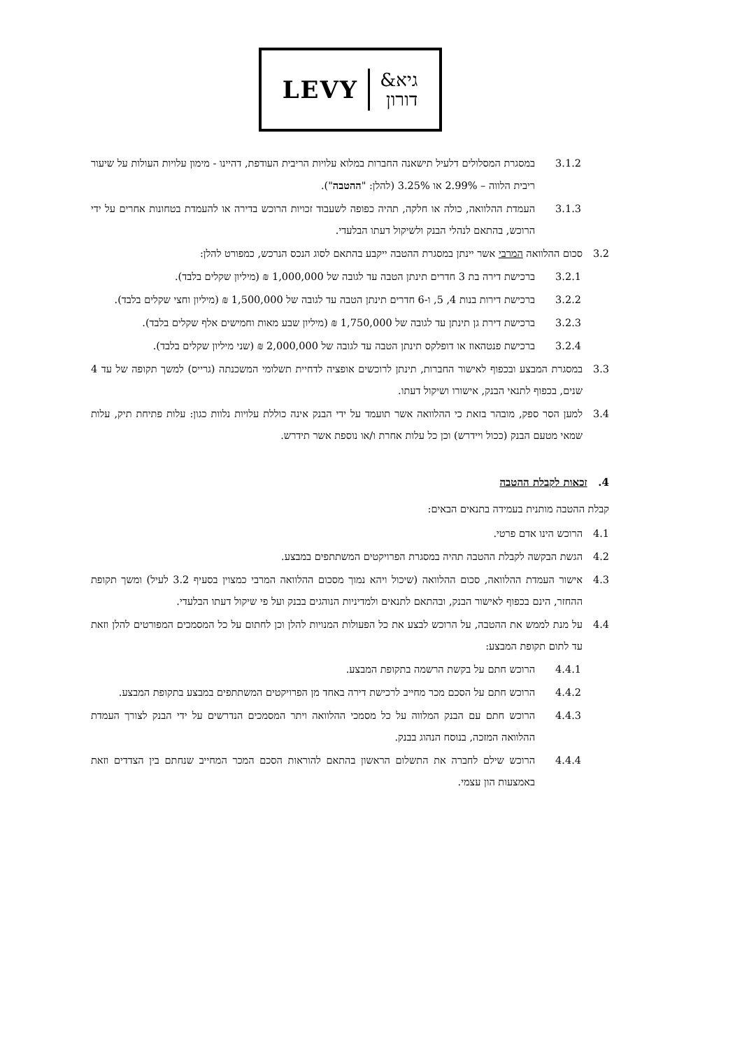LEVY
גיא&
דורון
3.1.2 במסגרת המסלולים דלעיל תישאנה החברות במלוא עלויות הריבית העודפת, דהיינו - מימון עלויות העולות על שיעור ריבית הלווה – 2.99% או 3.25% (להלן: "ההטבה").
3.1.3 העמדת ההלוואה, כולה או חלקה, תהיה כפופה לשעבוד זכויות הרוכש בדירה או להעמדת בטחונות אחרים על ידי הרוכש, בהתאם לנהלי הבנק ולשיקול דעתו הבלעדי.
3.2 סכום ההלוואה המרבי אשר יינתן במסגרת ההטבה ייקבע בהתאם לסוג הנכס הנרכש, כמפורט להלן:
3.2.1 ברכישת דירה בת 3 חדרים תינתן הטבה עד לגובה של 1,000,000 ₪ (מיליון שקלים בלבד).
3.2.2 ברכישת דירות בנות 4, 5, ו-6 חדרים תינתן הטבה עד לגובה של 1,500,000 ₪ (מיליון וחצי שקלים בלבד).
3.2.3 ברכישת דירת גן תינתן עד לגובה של 1,750,000 ₪ (מיליון שבע מאות וחמישים אלף שקלים בלבד).
3.2.4 ברכישת פנטהאוז או דופלקס תינתן הטבה עד לגובה של 2,000,000 ₪ (שני מיליון שקלים בלבד).
3.3 במסגרת המבצע ובכפוף לאישור החברות, תינתן לרוכשים אופציה לדחיית תשלומי המשכנתה (גרייס) למשך תקופה של עד 4 שנים, בכפוף לתנאי הבנק, אישורו ושיקול דעתו.
3.4 למען הסר ספק, מובהר בזאת כי ההלוואה אשר תועמד על ידי הבנק אינה כוללת עלויות נלוות כגון: עלות פתיחת תיק, עלות שמאי מטעם הבנק (ככול ויידרש) וכן כל עלות אחרת ו/או נוספת אשר תידרש.
4. זכאות לקבלת ההטבה
קבלת ההטבה מותנית בעמידה בתנאים הבאים:
4.1 הרוכש הינו אדם פרטי.
4.2 הגשת הבקשה לקבלת ההטבה תהיה במסגרת הפרויקטים המשתתפים במבצע.
4.3 אישור העמדת ההלוואה, סכום ההלוואה (שיכול ויהא נמוך מסכום ההלוואה המרבי כמצוין בסעיף 3.2 לעיל) ומשך תקופת ההחזר, הינם בכפוף לאישור הבנק, ובהתאם לתנאים ולמדיניות הנוהגים בבנק ועל פי שיקול דעתו הבלעדי.
4.4 על מנת לממש את ההטבה, על הרוכש לבצע את כל הפעולות המנויות להלן וכן לחתום על כל המסמכים המפורטים להלן וזאת עד לתום תקופת המבצע:
4.4.1 הרוכש חתם על בקשת הרשמה בתקופת המבצע.
4.4.2 הרוכש חתם על הסכם מכר מחייב לרכישת דירה באחד מן הפרויקטים המשתתפים במבצע בתקופת המבצע.
4.4.3 הרוכש חתם עם הבנק המלווה על כל מסמכי ההלוואה ויתר המסמכים הנדרשים על ידי הבנק לצורך העמדת ההלוואה המזכה, בנוסח הנהוג בבנק.
4.4.4 הרוכש שילם לחברה את התשלום הראשון בהתאם להוראות הסכם המכר המחייב שנחתם בין הצדדים וזאת באמצעות הון עצמי.